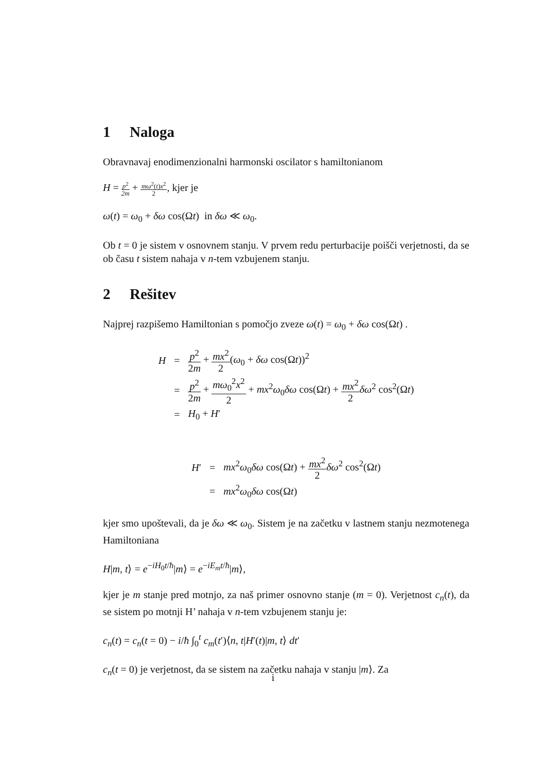1 Naloga
Obravnavaj enodimenzionalni harmonski oscilator s hamiltonianom
H = p<sup>2</sup> 2m + mω<sup>2</sup>(t)x<sup>2</sup> 2, kjer je
ω(t) = ω<sub>0</sub> + δω cos(Ωt) in δω ≪ ω<sub>0</sub>.
Ob t = 0 je sistem v osnovnem stanju. V prvem redu perturbacije poišči verjetnosti, da se ob času t sistem nahaja v n-tem vzbujenem stanju.
2 Rešitev
Najprej razpišemo Hamiltonian s pomočjo zveze ω(t) = ω<sub>0</sub> + δω cos(Ωt) .
| H | = | p<sup>2</sup> 2 m + mx<sup>2</sup> 2 ( ω<sub>0</sub> + δω cos(Ω t ))<sup>2</sup> |
| | = | p<sup>2</sup> 2 m + mω<sub>0</sub><sup>2</sup> x<sup>2</sup> 2 + mx<sup>2</sup> ω<sub>0</sub> δω cos(Ω t ) + mx<sup>2</sup> 2 δω<sup>2</sup> cos<sup>2</sup>(Ω t ) |
| | = | H<sub>0</sub> + H ′ |
| H ′ | = | mx<sup>2</sup> ω<sub>0</sub> δω cos(Ω t ) + mx<sup>2</sup> 2 δω<sup>2</sup> cos<sup>2</sup>(Ω t ) |
| | = | mx<sup>2</sup> ω<sub>0</sub> δω cos(Ω t ) |
kjer smo upoštevali, da je δω ≪ ω<sub>0</sub>. Sistem je na začetku v lastnem stanju nezmotenega Hamiltoniana
H|m, t⟩ = e<sup>−iH<sub>0</sub>t/ħ</sup>|m⟩ = e<sup>−iE<sub>m</sub>t/ħ</sup>|m⟩,
kjer je m stanje pred motnjo, za naš primer osnovno stanje (m = 0). Verjetnost c<sub>n</sub>(t), da se sistem po motnji H’ nahaja v n-tem vzbujenem stanju je:
c<sub>n</sub>(t) = c<sub>n</sub>(t = 0) − i/ħ ∫<sub>0</sub><sup>t</sup> c<sub>m</sub>(t′)⟨n, t|H′(t)|m, t⟩ dt′
c<sub>n</sub>(t = 0) je verjetnost, da se sistem na začetku nahaja v stanju |m⟩. Za
i